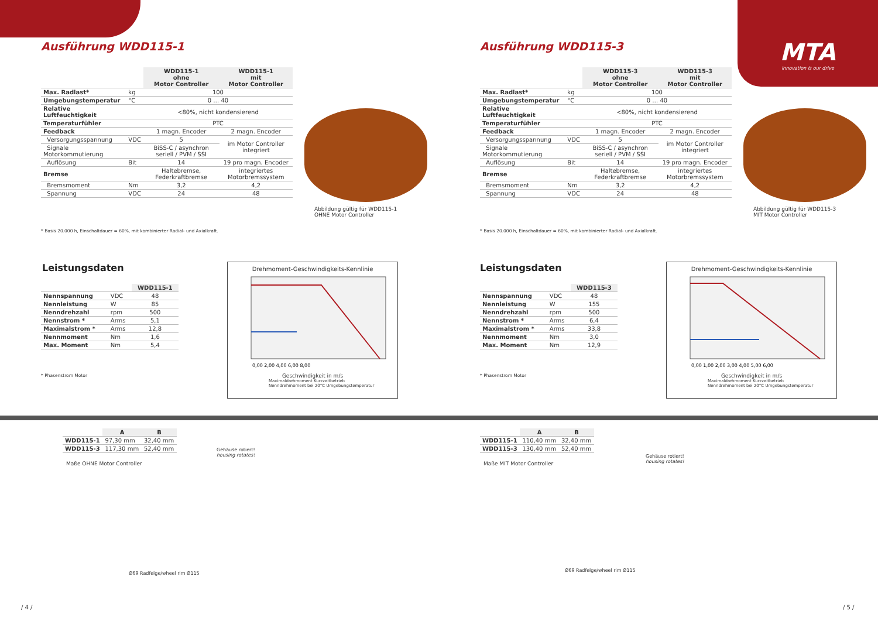MTA
innovation is our drive
Ausführung WDD115-1
| | | WDD115-1 ohne Motor Controller | WDD115-1 mit Motor Controller |
| --- | --- | --- | --- |
| Max. Radlast* | kg | 100 | |
| Umgebungstemperatur | °C | 0 … 40 | |
| Relative Luftfeuchtigkeit | | <80%, nicht kondensierend | |
| Temperaturfühler | | PTC | |
| Feedback | | 1 magn. Encoder | 2 magn. Encoder |
| Versorgungsspannung | VDC | 5 | im Motor Controller integriert |
| Signale Motorkommutierung | | BiSS-C / asynchron seriell / PVM / SSI | |
| Auflösung | Bit | 14 | 19 pro magn. Encoder |
| Bremse | | Haltebremse, Federkraftbremse | integriertes Motorbremssystem |
| Bremsmoment | Nm | 3,2 | 4,2 |
| Spannung | VDC | 24 | 48 |
Abbildung gültig für WDD115-1
OHNE Motor Controller
* Basis 20.000 h, Einschaltdauer = 60%, mit kombinierter Radial- und Axialkraft.
Leistungsdaten
| | | WDD115-1 |
| --- | --- | --- |
| Nennspannung | VDC | 48 |
| Nennleistung | W | 85 |
| Nenndrehzahl | rpm | 500 |
| Nennstrom * | Arms | 5,1 |
| Maximalstrom * | Arms | 12,8 |
| Nennmoment | Nm | 1,6 |
| Max. Moment | Nm | 5,4 |
* Phasenstrom Motor
Drehmoment-Geschwindigkeits-Kennlinie
0,00 2,00 4,00 6,00 8,00
Geschwindigkeit in m/s
Maximaldrehmoment Kurzzeitbetrieb
Nenndrehmoment bei 20°C Umgebungstemperatur
| | A | B |
| --- | --- | --- |
| WDD115-1 | 97,30 mm | 32,40 mm |
| WDD115-3 | 117,30 mm | 52,40 mm |
Maße OHNE Motor Controller
Gehäuse rotiert!
housing rotates!
Ø69 Radfelge/wheel rim Ø115
/ 4 /
Ausführung WDD115-3
| | | WDD115-3 ohne Motor Controller | WDD115-3 mit Motor Controller |
| --- | --- | --- | --- |
| Max. Radlast* | kg | 100 | |
| Umgebungstemperatur | °C | 0 … 40 | |
| Relative Luftfeuchtigkeit | | <80%, nicht kondensierend | |
| Temperaturfühler | | PTC | |
| Feedback | | 1 magn. Encoder | 2 magn. Encoder |
| Versorgungsspannung | VDC | 5 | im Motor Controller integriert |
| Signale Motorkommutierung | | BiSS-C / asynchron seriell / PVM / SSI | |
| Auflösung | Bit | 14 | 19 pro magn. Encoder |
| Bremse | | Haltebremse, Federkraftbremse | integriertes Motorbremssystem |
| Bremsmoment | Nm | 3,2 | 4,2 |
| Spannung | VDC | 24 | 48 |
Abbildung gültig für WDD115-3
MIT Motor Controller
* Basis 20.000 h, Einschaltdauer = 60%, mit kombinierter Radial- und Axialkraft.
Leistungsdaten
| | | WDD115-3 |
| --- | --- | --- |
| Nennspannung | VDC | 48 |
| Nennleistung | W | 155 |
| Nenndrehzahl | rpm | 500 |
| Nennstrom * | Arms | 6,4 |
| Maximalstrom * | Arms | 33,8 |
| Nennmoment | Nm | 3,0 |
| Max. Moment | Nm | 12,9 |
* Phasenstrom Motor
Drehmoment-Geschwindigkeits-Kennlinie
0,00 1,00 2,00 3,00 4,00 5,00 6,00
Geschwindigkeit in m/s
Maximaldrehmoment Kurzzeitbetrieb
Nenndrehmoment bei 20°C Umgebungstemperatur
| | A | B |
| --- | --- | --- |
| WDD115-1 | 110,40 mm | 32,40 mm |
| WDD115-3 | 130,40 mm | 52,40 mm |
Maße MIT Motor Controller
Gehäuse rotiert!
housing rotates!
Ø69 Radfelge/wheel rim Ø115
/ 5 /